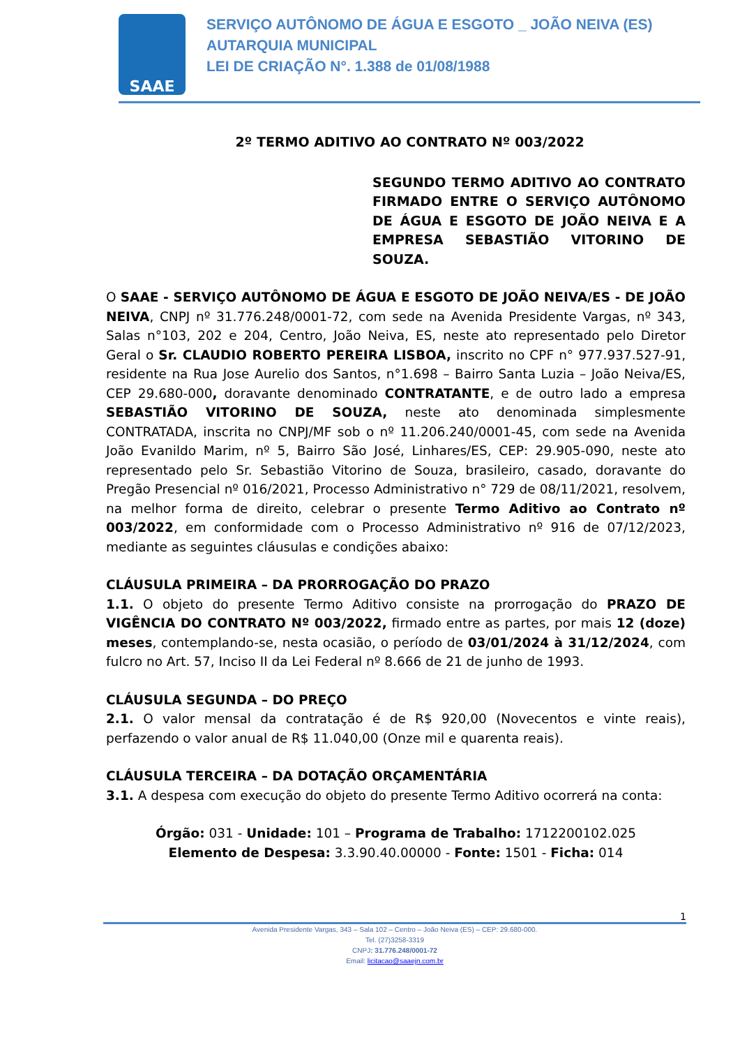SAAE
SERVIÇO AUTÔNOMO DE ÁGUA E ESGOTO _ JOÃO NEIVA (ES)
AUTARQUIA MUNICIPAL
LEI DE CRIAÇÃO N°. 1.388 de 01/08/1988
2º TERMO ADITIVO AO CONTRATO Nº 003/2022
SEGUNDO TERMO ADITIVO AO CONTRATO FIRMADO ENTRE O SERVIÇO AUTÔNOMO DE ÁGUA E ESGOTO DE JOÃO NEIVA E A EMPRESA SEBASTIÃO VITORINO DE SOUZA.
O SAAE - SERVIÇO AUTÔNOMO DE ÁGUA E ESGOTO DE JOÃO NEIVA/ES - DE JOÃO NEIVA, CNPJ nº 31.776.248/0001-72, com sede na Avenida Presidente Vargas, nº 343, Salas n°103, 202 e 204, Centro, João Neiva, ES, neste ato representado pelo Diretor Geral o Sr. CLAUDIO ROBERTO PEREIRA LISBOA, inscrito no CPF n° 977.937.527-91, residente na Rua Jose Aurelio dos Santos, n°1.698 – Bairro Santa Luzia – João Neiva/ES, CEP 29.680-000, doravante denominado CONTRATANTE, e de outro lado a empresa SEBASTIÃO VITORINO DE SOUZA, neste ato denominada simplesmente CONTRATADA, inscrita no CNPJ/MF sob o nº 11.206.240/0001-45, com sede na Avenida João Evanildo Marim, nº 5, Bairro São José, Linhares/ES, CEP: 29.905-090, neste ato representado pelo Sr. Sebastião Vitorino de Souza, brasileiro, casado, doravante do Pregão Presencial nº 016/2021, Processo Administrativo n° 729 de 08/11/2021, resolvem, na melhor forma de direito, celebrar o presente Termo Aditivo ao Contrato nº 003/2022, em conformidade com o Processo Administrativo nº 916 de 07/12/2023, mediante as seguintes cláusulas e condições abaixo:
CLÁUSULA PRIMEIRA – DA PRORROGAÇÃO DO PRAZO
1.1. O objeto do presente Termo Aditivo consiste na prorrogação do PRAZO DE VIGÊNCIA DO CONTRATO Nº 003/2022, firmado entre as partes, por mais 12 (doze) meses, contemplando-se, nesta ocasião, o período de 03/01/2024 à 31/12/2024, com fulcro no Art. 57, Inciso II da Lei Federal nº 8.666 de 21 de junho de 1993.
CLÁUSULA SEGUNDA – DO PREÇO
2.1. O valor mensal da contratação é de R$ 920,00 (Novecentos e vinte reais), perfazendo o valor anual de R$ 11.040,00 (Onze mil e quarenta reais).
CLÁUSULA TERCEIRA – DA DOTAÇÃO ORÇAMENTÁRIA
3.1. A despesa com execução do objeto do presente Termo Aditivo ocorrerá na conta:
Órgão: 031 - Unidade: 101 – Programa de Trabalho: 1712200102.025
Elemento de Despesa: 3.3.90.40.00000 - Fonte: 1501 - Ficha: 014
1
Avenida Presidente Vargas, 343 – Sala 102 – Centro – João Neiva (ES) – CEP: 29.680-000.
Tel. (27)3258-3319
CNPJ: 31.776.248/0001-72
Email: licitacao@saaejn.com.br